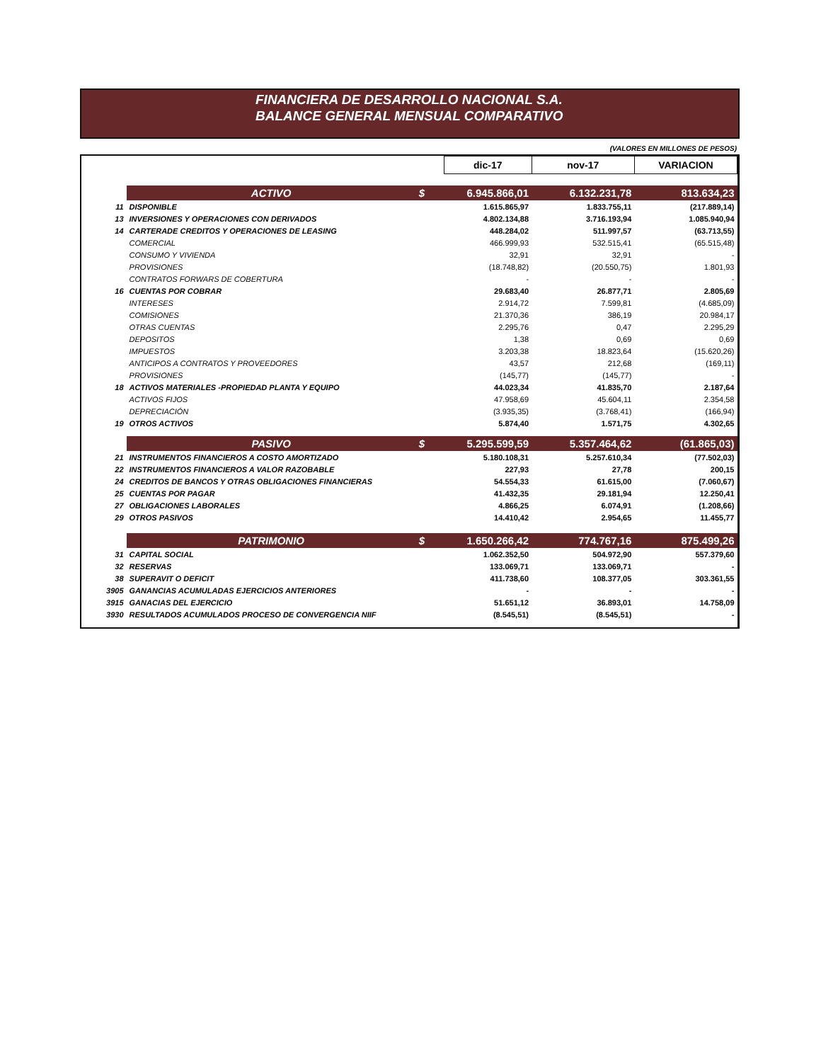FINANCIERA DE DESARROLLO NACIONAL S.A.
BALANCE GENERAL MENSUAL COMPARATIVO
(VALORES EN MILLONES DE PESOS)
| | | | dic-17 | nov-17 | VARIACION |
| | ACTIVO | $ | 6.945.866,01 | 6.132.231,78 | 813.634,23 |
| 11 | DISPONIBLE | | 1.615.865,97 | 1.833.755,11 | (217.889,14) |
| 13 | INVERSIONES Y OPERACIONES CON DERIVADOS | | 4.802.134,88 | 3.716.193,94 | 1.085.940,94 |
| 14 | CARTERADE CREDITOS Y OPERACIONES DE LEASING | | 448.284,02 | 511.997,57 | (63.713,55) |
| | COMERCIAL | | 466.999,93 | 532.515,41 | (65.515,48) |
| | CONSUMO Y VIVIENDA | | 32,91 | 32,91 | - |
| | PROVISIONES | | (18.748,82) | (20.550,75) | 1.801,93 |
| | CONTRATOS FORWARS DE COBERTURA | | - | - | - |
| 16 | CUENTAS POR COBRAR | | 29.683,40 | 26.877,71 | 2.805,69 |
| | INTERESES | | 2.914,72 | 7.599,81 | (4.685,09) |
| | COMISIONES | | 21.370,36 | 386,19 | 20.984,17 |
| | OTRAS CUENTAS | | 2.295,76 | 0,47 | 2.295,29 |
| | DEPOSITOS | | 1,38 | 0,69 | 0,69 |
| | IMPUESTOS | | 3.203,38 | 18.823,64 | (15.620,26) |
| | ANTICIPOS A CONTRATOS Y PROVEEDORES | | 43,57 | 212,68 | (169,11) |
| | PROVISIONES | | (145,77) | (145,77) | - |
| 18 | ACTIVOS MATERIALES -PROPIEDAD PLANTA Y EQUIPO | | 44.023,34 | 41.835,70 | 2.187,64 |
| | ACTIVOS FIJOS | | 47.958,69 | 45.604,11 | 2.354,58 |
| | DEPRECIACIÓN | | (3.935,35) | (3.768,41) | (166,94) |
| 19 | OTROS ACTIVOS | | 5.874,40 | 1.571,75 | 4.302,65 |
| | PASIVO | $ | 5.295.599,59 | 5.357.464,62 | (61.865,03) |
| 21 | INSTRUMENTOS FINANCIEROS A COSTO AMORTIZADO | | 5.180.108,31 | 5.257.610,34 | (77.502,03) |
| 22 | INSTRUMENTOS FINANCIEROS A VALOR RAZOBABLE | | 227,93 | 27,78 | 200,15 |
| 24 | CREDITOS DE BANCOS Y OTRAS OBLIGACIONES FINANCIERAS | | 54.554,33 | 61.615,00 | (7.060,67) |
| 25 | CUENTAS POR PAGAR | | 41.432,35 | 29.181,94 | 12.250,41 |
| 27 | OBLIGACIONES LABORALES | | 4.866,25 | 6.074,91 | (1.208,66) |
| 29 | OTROS PASIVOS | | 14.410,42 | 2.954,65 | 11.455,77 |
| | PATRIMONIO | $ | 1.650.266,42 | 774.767,16 | 875.499,26 |
| 31 | CAPITAL SOCIAL | | 1.062.352,50 | 504.972,90 | 557.379,60 |
| 32 | RESERVAS | | 133.069,71 | 133.069,71 | - |
| 38 | SUPERAVIT O DEFICIT | | 411.738,60 | 108.377,05 | 303.361,55 |
| 3905 | GANANCIAS ACUMULADAS EJERCICIOS ANTERIORES | | - | - | - |
| 3915 | GANACIAS DEL EJERCICIO | | 51.651,12 | 36.893,01 | 14.758,09 |
| 3930 | RESULTADOS ACUMULADOS PROCESO DE CONVERGENCIA NIIF | | (8.545,51) | (8.545,51) | - |